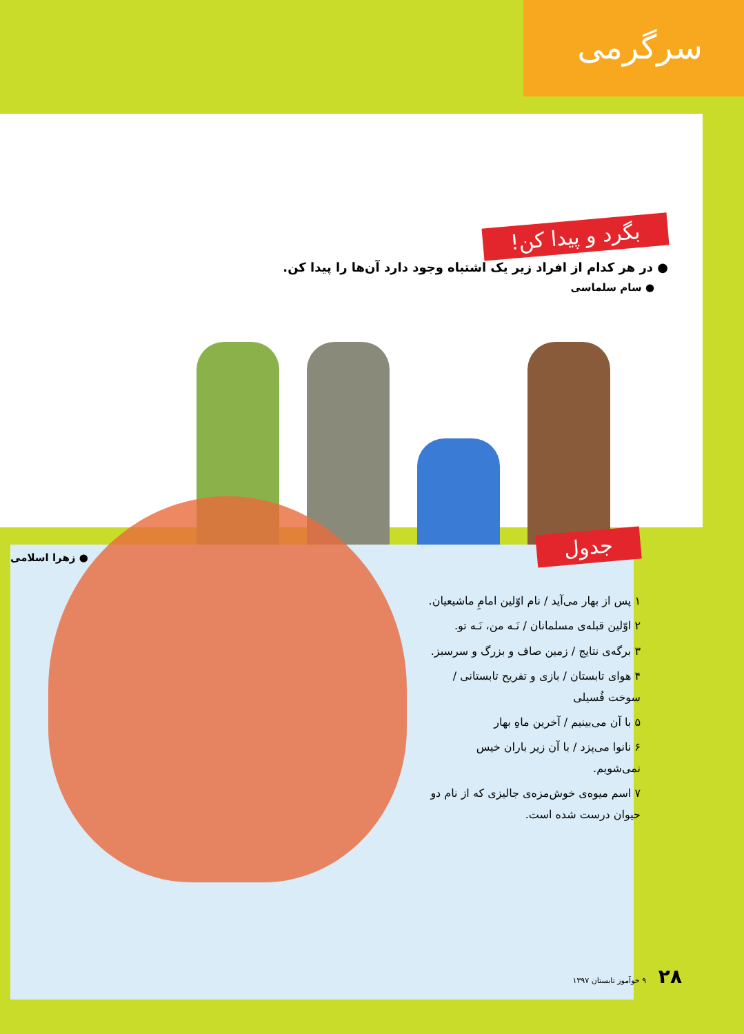سرگرمی
بگرد و پیدا کن!
● در هر کدام از افراد زیر یک اشتباه وجود دارد آن‌ها را پیدا کن.
● سام سلماسی
● زهرا اسلامی
جدول
۱ پس از بهار می‌آید / نام اوّلین امامِ ماشیعیان.
۲ اوّلین قبله‌ی مسلمانان / نَـه من، نَـه تو.
۳ برگه‌ی نتایج / زمین صاف و بزرگ و سرسبز.
۴ هوای تابستان / بازی و تفریح تابستانی / سوخت فُسیلی
۵ با آن می‌بینیم / آخرین ماهِ بهار
۶ نانوا می‌پزد / با آن زیر باران خیس نمی‌شویم.
۷ اسم میوه‌ی خوش‌مزه‌ی جالیزی که از نام دو حیوان درست شده است.
۲۸ ۹ خوآموز تابستان ۱۳۹۷